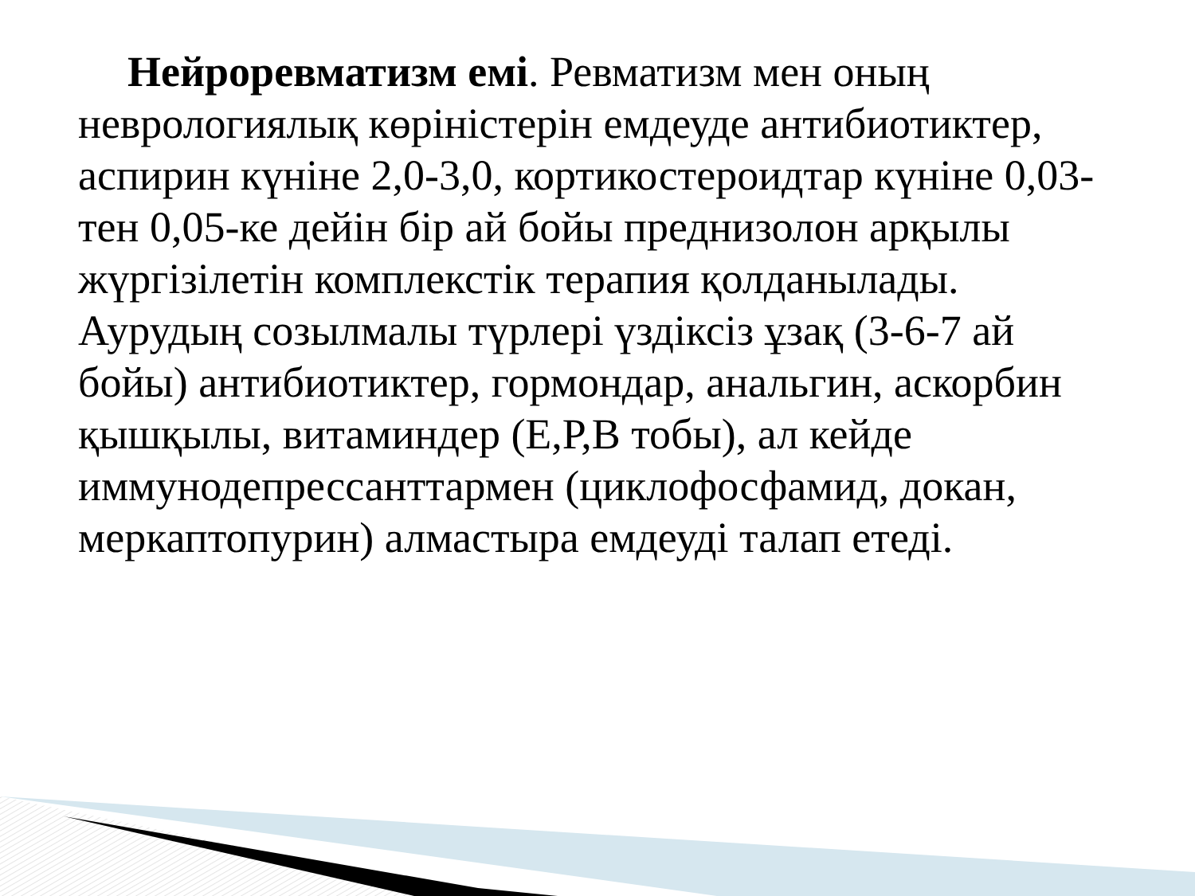Нейроревматизм емі. Ревматизм мен оның неврологиялық көріністерін емдеуде антибиотиктер, аспирин күніне 2,0-3,0, кортикостероидтар күніне 0,03-тен 0,05-ке дейін бір ай бойы преднизолон арқылы жүргізілетін комплекстік терапия қолданылады. Аурудың созылмалы түрлері үздіксіз ұзақ (3-6-7 ай бойы) антибиотиктер, гормондар, анальгин, аскорбин қышқылы, витаминдер (Е,Р,В тобы), ал кейде иммунодепрессанттармен (циклофосфамид, докан, меркаптопурин) алмастыра емдеуді талап етеді.